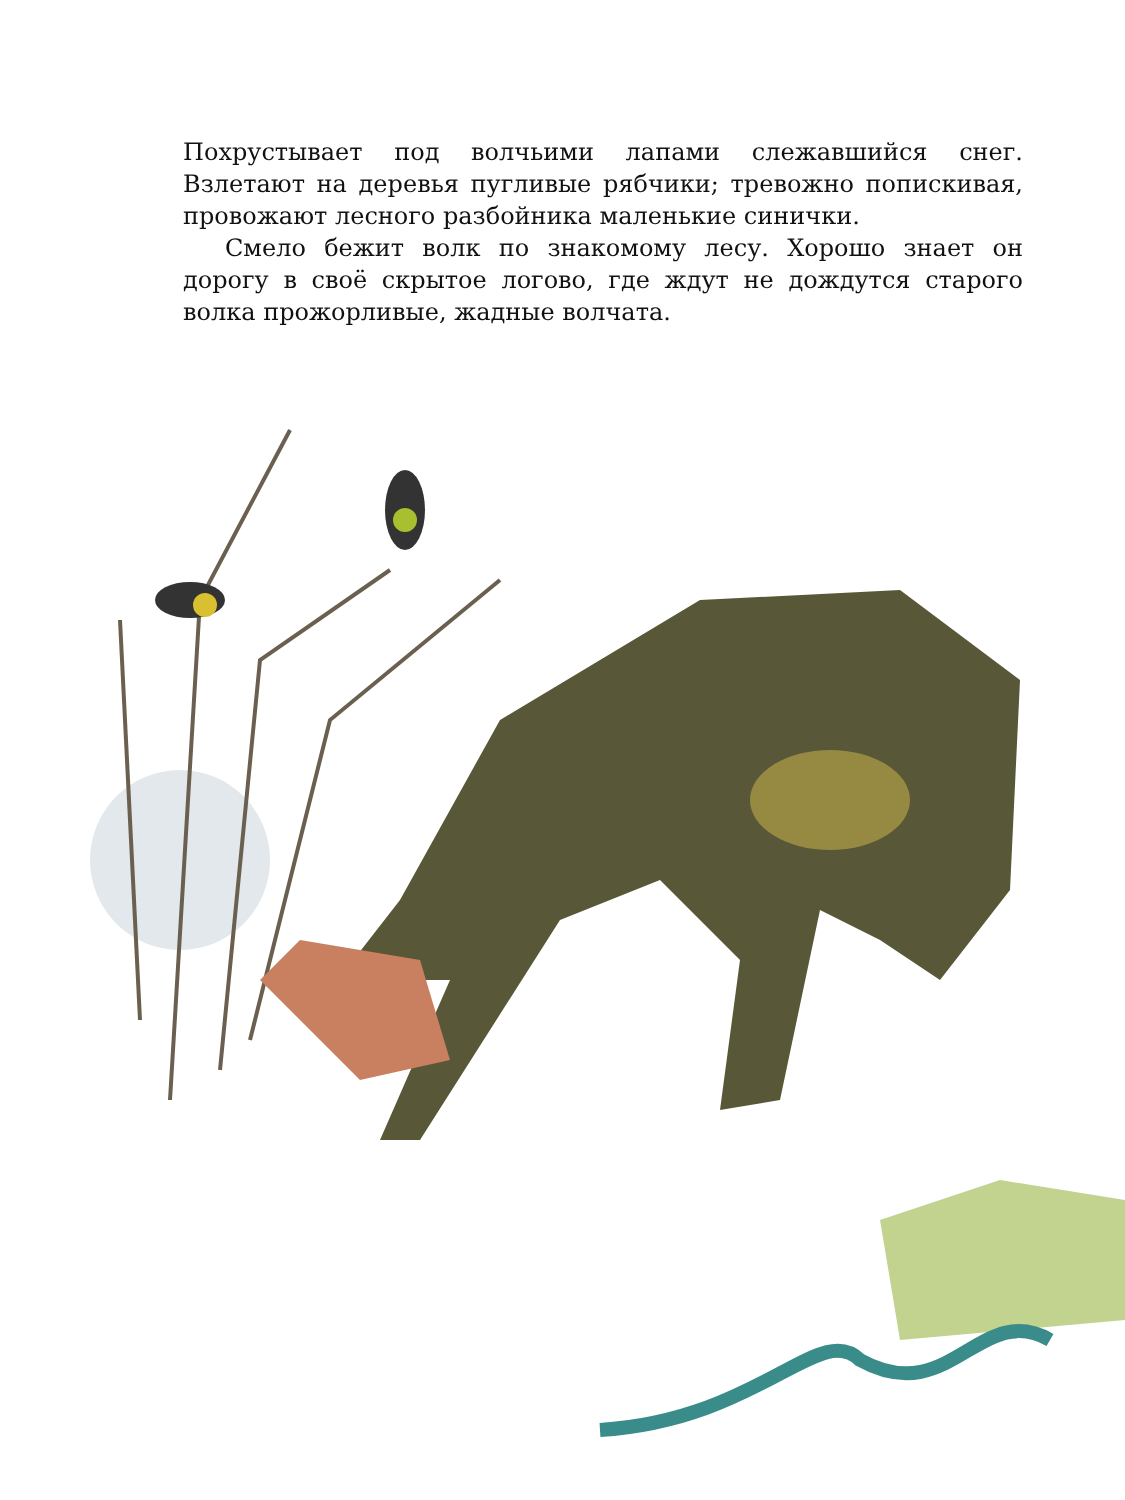Похрустывает под волчьими лапами слежавшийся снег. Взлетают на деревья пугливые рябчики; тревожно попискивая, провожают лесного разбойника маленькие синички.
Смело бежит волк по знакомому лесу. Хорошо знает он дорогу в своё скрытое логово, где ждут не дождутся старого волка прожорливые, жадные волчата.